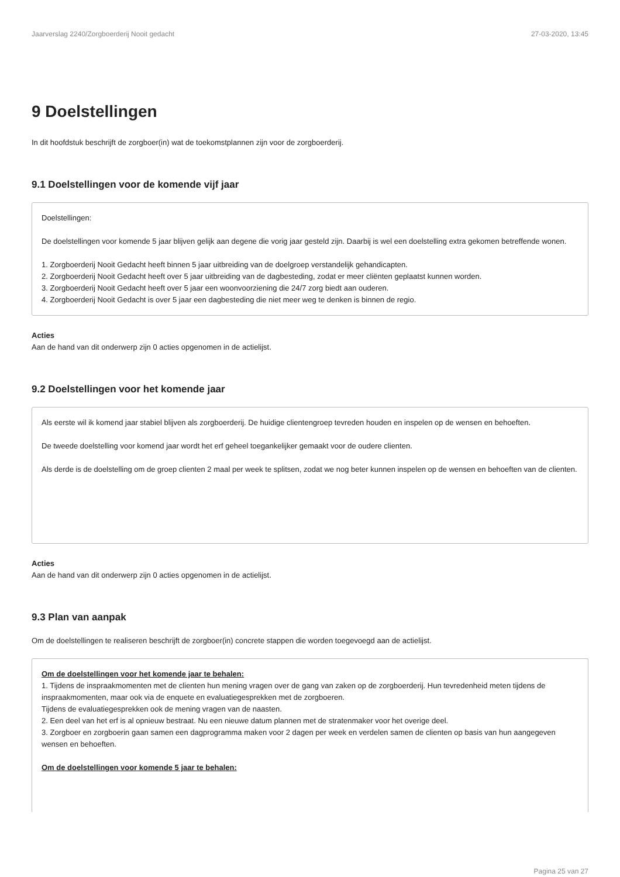Jaarverslag 2240/Zorgboerderij Nooit gedacht 27-03-2020, 13:45
9 Doelstellingen
In dit hoofdstuk beschrijft de zorgboer(in) wat de toekomstplannen zijn voor de zorgboerderij.
9.1 Doelstellingen voor de komende vijf jaar
Doelstellingen:
De doelstellingen voor komende 5 jaar blijven gelijk aan degene die vorig jaar gesteld zijn. Daarbij is wel een doelstelling extra gekomen betreffende wonen.
1. Zorgboerderij Nooit Gedacht heeft binnen 5 jaar uitbreiding van de doelgroep verstandelijk gehandicapten.
2. Zorgboerderij Nooit Gedacht heeft over 5 jaar uitbreiding van de dagbesteding, zodat er meer cliënten geplaatst kunnen worden.
3. Zorgboerderij Nooit Gedacht heeft over 5 jaar een woonvoorziening die 24/7 zorg biedt aan ouderen.
4. Zorgboerderij Nooit Gedacht is over 5 jaar een dagbesteding die niet meer weg te denken is binnen de regio.
Acties
Aan de hand van dit onderwerp zijn 0 acties opgenomen in de actielijst.
9.2 Doelstellingen voor het komende jaar
Als eerste wil ik komend jaar stabiel blijven als zorgboerderij. De huidige clientengroep tevreden houden en inspelen op de wensen en behoeften.
De tweede doelstelling voor komend jaar wordt het erf geheel toegankelijker gemaakt voor de oudere clienten.
Als derde is de doelstelling om de groep clienten 2 maal per week te splitsen, zodat we nog beter kunnen inspelen op de wensen en behoeften van de clienten.
Acties
Aan de hand van dit onderwerp zijn 0 acties opgenomen in de actielijst.
9.3 Plan van aanpak
Om de doelstellingen te realiseren beschrijft de zorgboer(in) concrete stappen die worden toegevoegd aan de actielijst.
Om de doelstellingen voor het komende jaar te behalen:
1. Tijdens de inspraakmomenten met de clienten hun mening vragen over de gang van zaken op de zorgboerderij. Hun tevredenheid meten tijdens de inspraakmomenten, maar ook via de enquete en evaluatiegesprekken met de zorgboeren.
Tijdens de evaluatiegesprekken ook de mening vragen van de naasten.
2. Een deel van het erf is al opnieuw bestraat. Nu een nieuwe datum plannen met de stratenmaker voor het overige deel.
3. Zorgboer en zorgboerin gaan samen een dagprogramma maken voor 2 dagen per week en verdelen samen de clienten op basis van hun aangegeven wensen en behoeften.
Om de doelstellingen voor komende 5 jaar te behalen:
Pagina 25 van 27